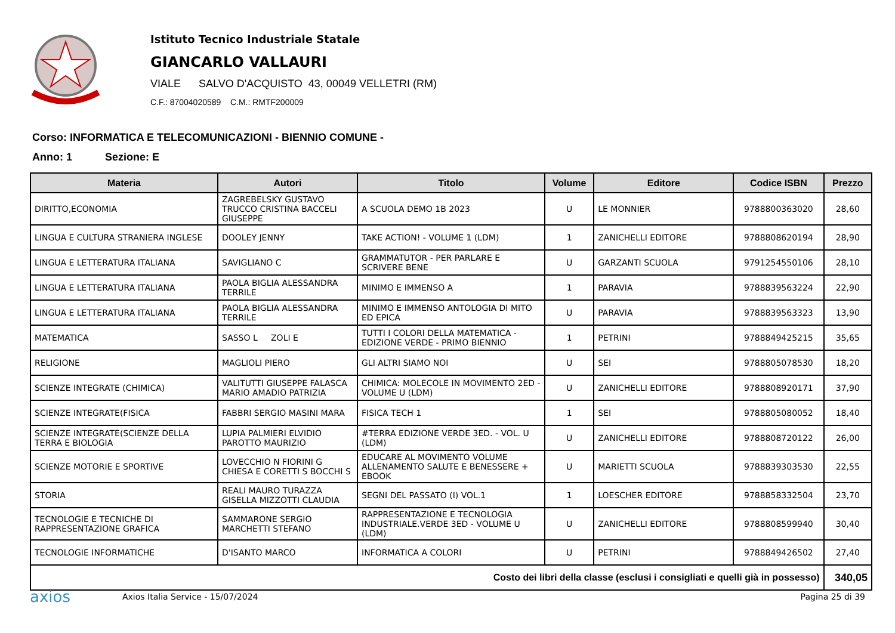Istituto Tecnico Industriale Statale
GIANCARLO VALLAURI
VIALE SALVO D'ACQUISTO 43, 00049 VELLETRI (RM)
C.F.: 87004020589 C.M.: RMTF200009
Corso: INFORMATICA E TELECOMUNICAZIONI - BIENNIO COMUNE -
Anno: 1 Sezione: E
| Materia | Autori | Titolo | Volume | Editore | Codice ISBN | Prezzo |
| --- | --- | --- | --- | --- | --- | --- |
| DIRITTO,ECONOMIA | ZAGREBELSKY GUSTAVO TRUCCO CRISTINA BACCELI GIUSEPPE | A SCUOLA DEMO 1B 2023 | U | LE MONNIER | 9788800363020 | 28,60 |
| LINGUA E CULTURA STRANIERA INGLESE | DOOLEY JENNY | TAKE ACTION! - VOLUME 1 (LDM) | 1 | ZANICHELLI EDITORE | 9788808620194 | 28,90 |
| LINGUA E LETTERATURA ITALIANA | SAVIGLIANO C | GRAMMATUTOR - PER PARLARE E SCRIVERE BENE | U | GARZANTI SCUOLA | 9791254550106 | 28,10 |
| LINGUA E LETTERATURA ITALIANA | PAOLA BIGLIA ALESSANDRA TERRILE | MINIMO E IMMENSO A | 1 | PARAVIA | 9788839563224 | 22,90 |
| LINGUA E LETTERATURA ITALIANA | PAOLA BIGLIA ALESSANDRA TERRILE | MINIMO E IMMENSO ANTOLOGIA DI MITO ED EPICA | U | PARAVIA | 9788839563323 | 13,90 |
| MATEMATICA | SASSO L ZOLI E | TUTTI I COLORI DELLA MATEMATICA - EDIZIONE VERDE - PRIMO BIENNIO | 1 | PETRINI | 9788849425215 | 35,65 |
| RELIGIONE | MAGLIOLI PIERO | GLI ALTRI SIAMO NOI | U | SEI | 9788805078530 | 18,20 |
| SCIENZE INTEGRATE (CHIMICA) | VALITUTTI GIUSEPPE FALASCA MARIO AMADIO PATRIZIA | CHIMICA: MOLECOLE IN MOVIMENTO 2ED - VOLUME U (LDM) | U | ZANICHELLI EDITORE | 9788808920171 | 37,90 |
| SCIENZE INTEGRATE(FISICA | FABBRI SERGIO MASINI MARA | FISICA TECH 1 | 1 | SEI | 9788805080052 | 18,40 |
| SCIENZE INTEGRATE(SCIENZE DELLA TERRA E BIOLOGIA | LUPIA PALMIERI ELVIDIO PAROTTO MAURIZIO | #TERRA EDIZIONE VERDE 3ED. - VOL. U (LDM) | U | ZANICHELLI EDITORE | 9788808720122 | 26,00 |
| SCIENZE MOTORIE E SPORTIVE | LOVECCHIO N FIORINI G CHIESA E CORETTI S BOCCHI S | EDUCARE AL MOVIMENTO VOLUME ALLENAMENTO SALUTE E BENESSERE + EBOOK | U | MARIETTI SCUOLA | 9788839303530 | 22,55 |
| STORIA | REALI MAURO TURAZZA GISELLA MIZZOTTI CLAUDIA | SEGNI DEL PASSATO (I) VOL.1 | 1 | LOESCHER EDITORE | 9788858332504 | 23,70 |
| TECNOLOGIE E TECNICHE DI RAPPRESENTAZIONE GRAFICA | SAMMARONE SERGIO MARCHETTI STEFANO | RAPPRESENTAZIONE E TECNOLOGIA INDUSTRIALE.VERDE 3ED - VOLUME U (LDM) | U | ZANICHELLI EDITORE | 9788808599940 | 30,40 |
| TECNOLOGIE INFORMATICHE | D'ISANTO MARCO | INFORMATICA A COLORI | U | PETRINI | 9788849426502 | 27,40 |
| Costo dei libri della classe (esclusi i consigliati e quelli già in possesso) | | | | | | 340,05 |
axios
Axios Italia Service - 15/07/2024
Pagina 25 di 39